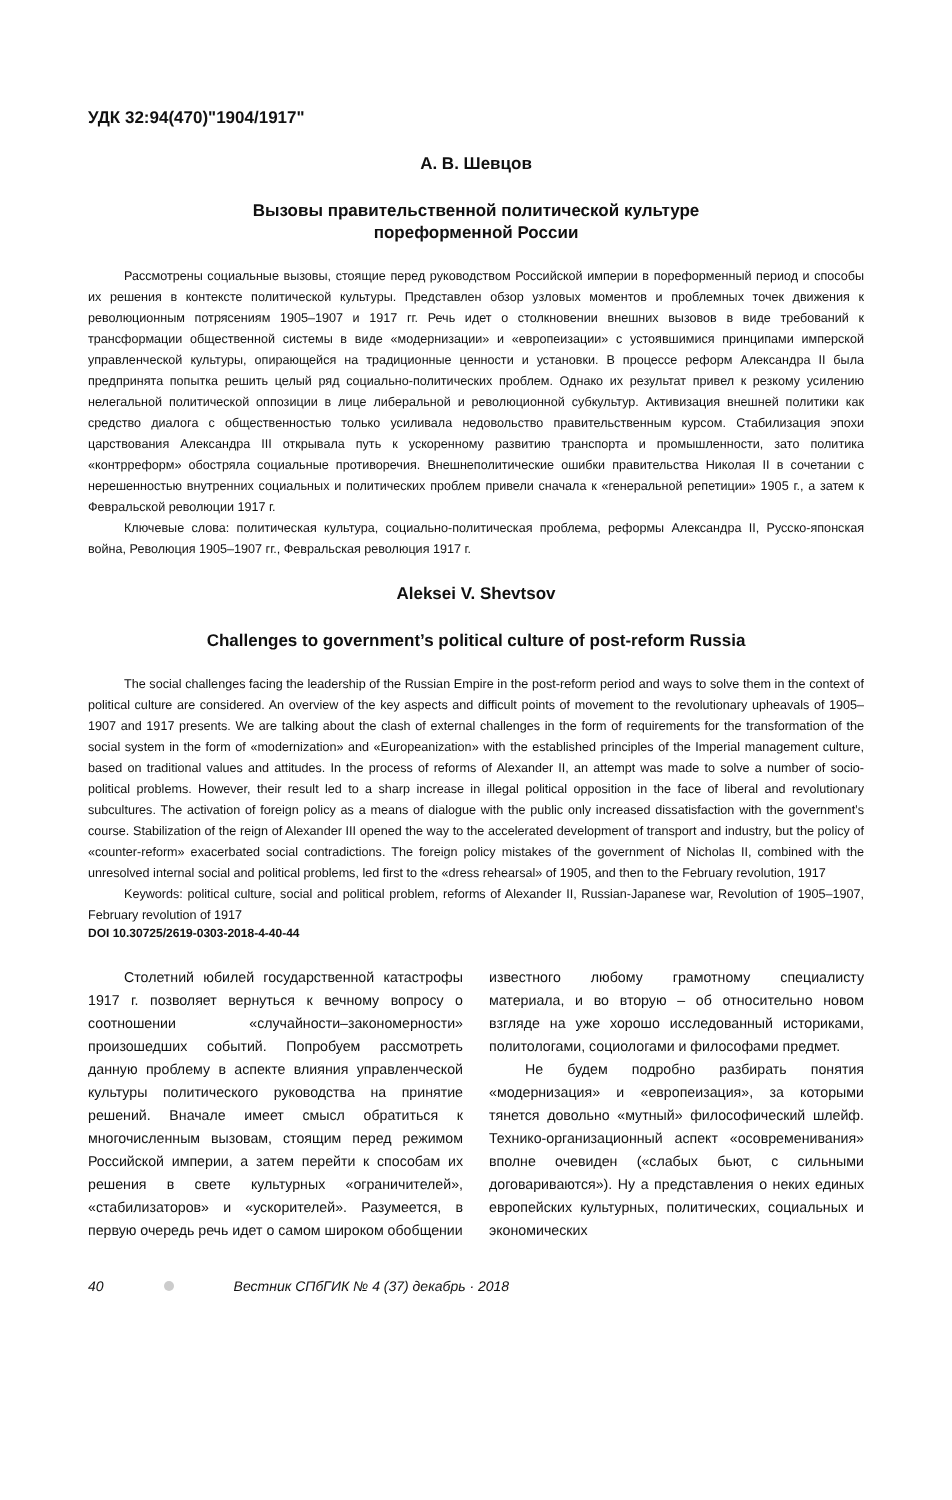УДК 32:94(470)"1904/1917"
А. В. Шевцов
Вызовы правительственной политической культуре
пореформенной России
Рассмотрены социальные вызовы, стоящие перед руководством Российской империи в пореформенный период и способы их решения в контексте политической культуры. Представлен обзор узловых моментов и проблемных точек движения к революционным потрясениям 1905–1907 и 1917 гг. Речь идет о столкновении внешних вызовов в виде требований к трансформации общественной системы в виде «модернизации» и «европеизации» с устоявшимися принципами имперской управленческой культуры, опирающейся на традиционные ценности и установки. В процессе реформ Александра II была предпринята попытка решить целый ряд социально-политических проблем. Однако их результат привел к резкому усилению нелегальной политической оппозиции в лице либеральной и революционной субкультур. Активизация внешней политики как средство диалога с общественностью только усиливала недовольство правительственным курсом. Стабилизация эпохи царствования Александра III открывала путь к ускоренному развитию транспорта и промышленности, зато политика «контрреформ» обостряла социальные противоречия. Внешнеполитические ошибки правительства Николая II в сочетании с нерешенностью внутренних социальных и политических проблем привели сначала к «генеральной репетиции» 1905 г., а затем к Февральской революции 1917 г.
Ключевые слова: политическая культура, социально-политическая проблема, реформы Александра II, Русско-японская война, Революция 1905–1907 гг., Февральская революция 1917 г.
Aleksei V. Shevtsov
Challenges to government’s political culture of post-reform Russia
The social challenges facing the leadership of the Russian Empire in the post-reform period and ways to solve them in the context of political culture are considered. An overview of the key aspects and difficult points of movement to the revolutionary upheavals of 1905–1907 and 1917 presents. We are talking about the clash of external challenges in the form of requirements for the transformation of the social system in the form of «modernization» and «Europeanization» with the established principles of the Imperial management culture, based on traditional values and attitudes. In the process of reforms of Alexander II, an attempt was made to solve a number of socio-political problems. However, their result led to a sharp increase in illegal political opposition in the face of liberal and revolutionary subcultures. The activation of foreign policy as a means of dialogue with the public only increased dissatisfaction with the government’s course. Stabilization of the reign of Alexander III opened the way to the accelerated development of transport and industry, but the policy of «counter-reform» exacerbated social contradictions. The foreign policy mistakes of the government of Nicholas II, combined with the unresolved internal social and political problems, led first to the «dress rehearsal» of 1905, and then to the February revolution, 1917
Keywords: political culture, social and political problem, reforms of Alexander II, Russian-Japanese war, Revolution of 1905–1907, February revolution of 1917
DOI 10.30725/2619-0303-2018-4-40-44
Столетний юбилей государственной катастрофы 1917 г. позволяет вернуться к вечному вопросу о соотношении «случайности–закономерности» произошедших событий. Попробуем рассмотреть данную проблему в аспекте влияния управленческой культуры политического руководства на принятие решений. Вначале имеет смысл обратиться к многочисленным вызовам, стоящим перед режимом Российской империи, а затем перейти к способам их решения в свете культурных «ограничителей», «стабилизаторов» и «ускорителей». Разумеется, в первую очередь речь идет о самом широком обобщении
известного любому грамотному специалисту материала, и во вторую – об относительно новом взгляде на уже хорошо исследованный историками, политологами, социологами и философами предмет.
Не будем подробно разбирать понятия «модернизация» и «европеизация», за которыми тянется довольно «мутный» философический шлейф. Технико-организационный аспект «осовременивания» вполне очевиден («слабых бьют, с сильными договариваются»). Ну а представления о неких единых европейских культурных, политических, социальных и экономических
40 Вестник СПбГИК № 4 (37) декабрь · 2018